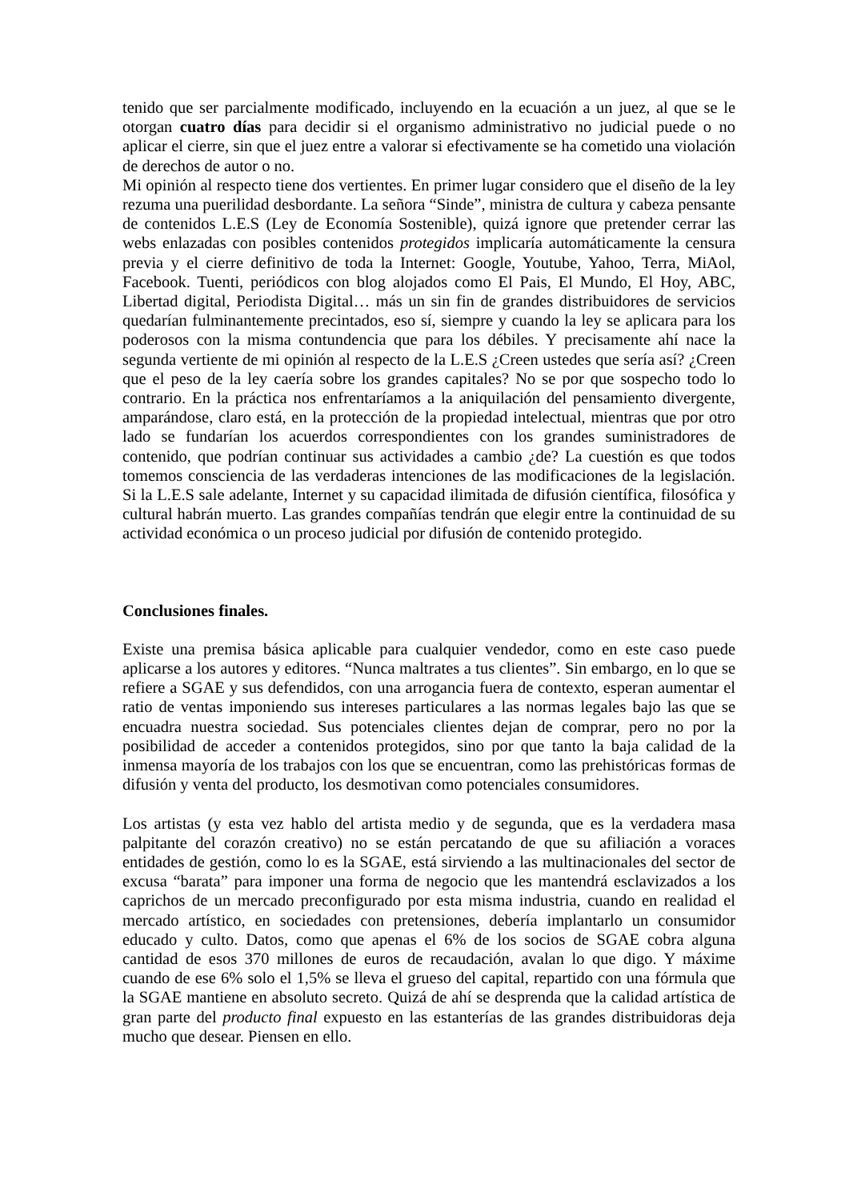tenido que ser parcialmente modificado, incluyendo en la ecuación a un juez, al que se le otorgan cuatro días para decidir si el organismo administrativo no judicial puede o no aplicar el cierre, sin que el juez entre a valorar si efectivamente se ha cometido una violación de derechos de autor o no.
Mi opinión al respecto tiene dos vertientes. En primer lugar considero que el diseño de la ley rezuma una puerilidad desbordante. La señora “Sinde”, ministra de cultura y cabeza pensante de contenidos L.E.S (Ley de Economía Sostenible), quizá ignore que pretender cerrar las webs enlazadas con posibles contenidos protegidos implicaría automáticamente la censura previa y el cierre definitivo de toda la Internet: Google, Youtube, Yahoo, Terra, MiAol, Facebook. Tuenti, periódicos con blog alojados como El Pais, El Mundo, El Hoy, ABC, Libertad digital, Periodista Digital… más un sin fin de grandes distribuidores de servicios quedarían fulminantemente precintados, eso sí, siempre y cuando la ley se aplicara para los poderosos con la misma contundencia que para los débiles. Y precisamente ahí nace la segunda vertiente de mi opinión al respecto de la L.E.S ¿Creen ustedes que sería así? ¿Creen que el peso de la ley caería sobre los grandes capitales? No se por que sospecho todo lo contrario. En la práctica nos enfrentaríamos a la aniquilación del pensamiento divergente, amparándose, claro está, en la protección de la propiedad intelectual, mientras que por otro lado se fundarían los acuerdos correspondientes con los grandes suministradores de contenido, que podrían continuar sus actividades a cambio ¿de? La cuestión es que todos tomemos consciencia de las verdaderas intenciones de las modificaciones de la legislación. Si la L.E.S sale adelante, Internet y su capacidad ilimitada de difusión científica, filosófica y cultural habrán muerto. Las grandes compañías tendrán que elegir entre la continuidad de su actividad económica o un proceso judicial por difusión de contenido protegido.
Conclusiones finales.
Existe una premisa básica aplicable para cualquier vendedor, como en este caso puede aplicarse a los autores y editores. “Nunca maltrates a tus clientes”. Sin embargo, en lo que se refiere a SGAE y sus defendidos, con una arrogancia fuera de contexto, esperan aumentar el ratio de ventas imponiendo sus intereses particulares a las normas legales bajo las que se encuadra nuestra sociedad. Sus potenciales clientes dejan de comprar, pero no por la posibilidad de acceder a contenidos protegidos, sino por que tanto la baja calidad de la inmensa mayoría de los trabajos con los que se encuentran, como las prehistóricas formas de difusión y venta del producto, los desmotivan como potenciales consumidores.
Los artistas (y esta vez hablo del artista medio y de segunda, que es la verdadera masa palpitante del corazón creativo) no se están percatando de que su afiliación a voraces entidades de gestión, como lo es la SGAE, está sirviendo a las multinacionales del sector de excusa “barata” para imponer una forma de negocio que les mantendrá esclavizados a los caprichos de un mercado preconfigurado por esta misma industria, cuando en realidad el mercado artístico, en sociedades con pretensiones, debería implantarlo un consumidor educado y culto. Datos, como que apenas el 6% de los socios de SGAE cobra alguna cantidad de esos 370 millones de euros de recaudación, avalan lo que digo. Y máxime cuando de ese 6% solo el 1,5% se lleva el grueso del capital, repartido con una fórmula que la SGAE mantiene en absoluto secreto. Quizá de ahí se desprenda que la calidad artística de gran parte del producto final expuesto en las estanterías de las grandes distribuidoras deja mucho que desear. Piensen en ello.